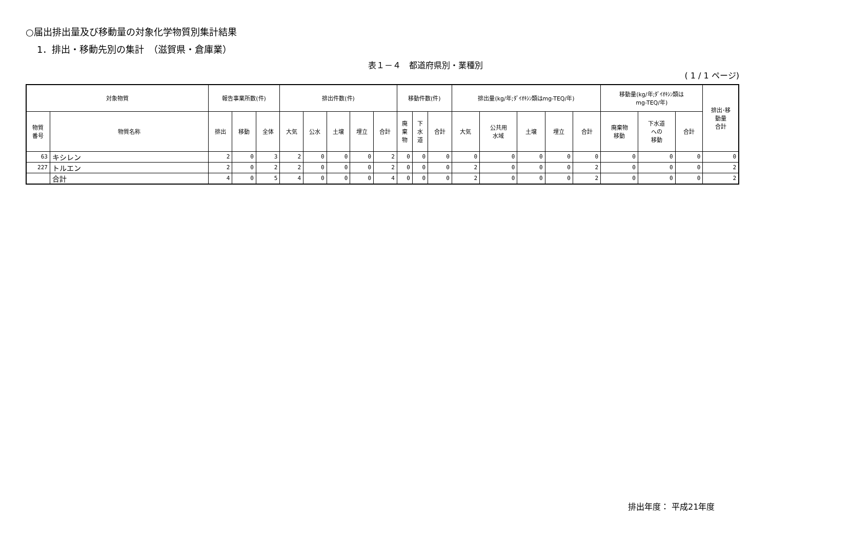○届出排出量及び移動量の対象化学物質別集計結果
1．排出・移動先別の集計　（滋賀県・倉庫業）
表１－４　都道府県別・業種別
( 1 / 1 ページ)
| 対象物質 | | 報告事業所数(件) | | | 排出件数(件) | | | | | 移動件数(件) | | | 排出量(kg/年;ﾀﾞｲｵｷｼﾝ類はmg-TEQ/年) | | | | | 移動量(kg/年;ﾀﾞｲｵｷｼﾝ類は mg-TEQ/年) | | | 排出･移 動量 合計 |
| --- | --- | --- | --- | --- | --- | --- | --- | --- | --- | --- | --- | --- | --- | --- | --- | --- | --- | --- | --- | --- | --- |
| 物質 番号 | 物質名称 | 排出 | 移動 | 全体 | 大気 | 公水 | 土壌 | 埋立 | 合計 | 廃 棄 物 | 下 水 道 | 合計 | 大気 | 公共用 水域 | 土壌 | 埋立 | 合計 | 廃棄物 移動 | 下水道 への 移動 | 合計 | |
| 63 | キシレン | 2 | 0 | 3 | 2 | 0 | 0 | 0 | 2 | 0 | 0 | 0 | 0 | 0 | 0 | 0 | 0 | 0 | 0 | 0 | 0 |
| 227 | トルエン | 2 | 0 | 2 | 2 | 0 | 0 | 0 | 2 | 0 | 0 | 0 | 2 | 0 | 0 | 0 | 2 | 0 | 0 | 0 | 2 |
| | 合計 | 4 | 0 | 5 | 4 | 0 | 0 | 0 | 4 | 0 | 0 | 0 | 2 | 0 | 0 | 0 | 2 | 0 | 0 | 0 | 2 |
排出年度： 平成21年度